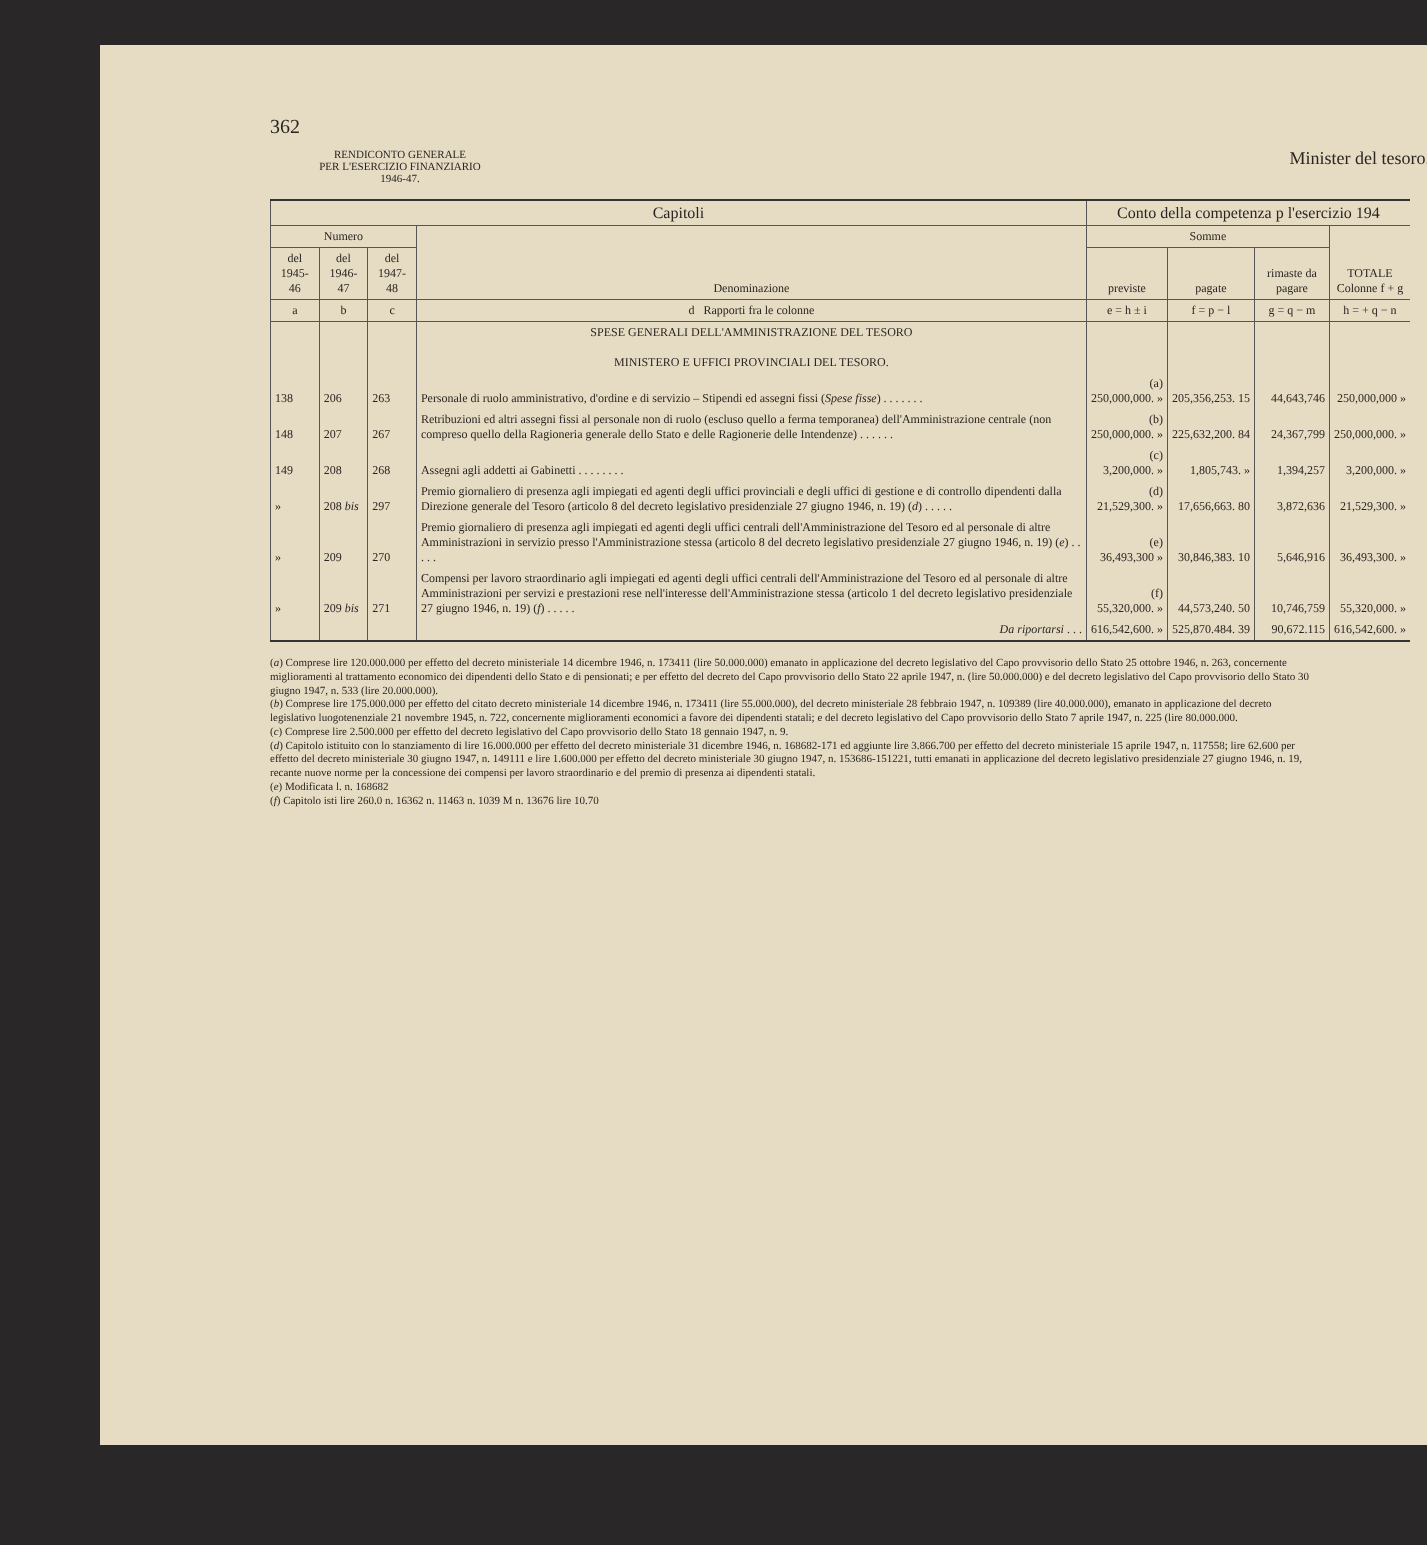362
RENDICONTO GENERALE
PER L'ESERCIZIO FINANZIARIO
1946-47.
Minister del tesoro.
| Capitoli | | | | Conto della competenza p l'esercizio 194 | | | |
| --- | --- | --- | --- | --- | --- | --- | --- |
| Numero | | | Denominazione | Somme | | | TOTALE Colonne f + g |
| del 1945-46 | del 1946-47 | del 1947-48 | | previste | pagate | rimaste da pagare | |
| a | b | c | d Rapporti fra le colonne | e = h ± i | f = p − l | g = q − m | h = + q − n |
| | | | SPESE GENERALI DELL'AMMINISTRAZIONE DEL TESORO MINISTERO E UFFICI PROVINCIALI DEL TESORO. | | | | |
| 138 | 206 | 263 | Personale di ruolo amministrativo, d'ordine e di servizio – Stipendi ed assegni fissi ( Spese fisse ) . . . . . . . | (a) 250,000,000. » | 205,356,253. 15 | 44,643,746 | 250,000,000 » |
| 148 | 207 | 267 | Retribuzioni ed altri assegni fissi al personale non di ruolo (escluso quello a ferma temporanea) dell'Amministrazione centrale (non compreso quello della Ragioneria generale dello Stato e delle Ragionerie delle Intendenze) . . . . . . | (b) 250,000,000. » | 225,632,200. 84 | 24,367,799 | 250,000,000. » |
| 149 | 208 | 268 | Assegni agli addetti ai Gabinetti . . . . . . . . | (c) 3,200,000. » | 1,805,743. » | 1,394,257 | 3,200,000. » |
| » | 208 bis | 297 | Premio giornaliero di presenza agli impiegati ed agenti degli uffici provinciali e degli uffici di gestione e di controllo dipendenti dalla Direzione generale del Tesoro (articolo 8 del decreto legislativo presidenziale 27 giugno 1946, n. 19) ( d ) . . . . . | (d) 21,529,300. » | 17,656,663. 80 | 3,872,636 | 21,529,300. » |
| » | 209 | 270 | Premio giornaliero di presenza agli impiegati ed agenti degli uffici centrali dell'Amministrazione del Tesoro ed al personale di altre Amministrazioni in servizio presso l'Amministrazione stessa (articolo 8 del decreto legislativo presidenziale 27 giugno 1946, n. 19) ( e ) . . . . . | (e) 36,493,300 » | 30,846,383. 10 | 5,646,916 | 36,493,300. » |
| » | 209 bis | 271 | Compensi per lavoro straordinario agli impiegati ed agenti degli uffici centrali dell'Amministrazione del Tesoro ed al personale di altre Amministrazioni per servizi e prestazioni rese nell'interesse dell'Amministrazione stessa (articolo 1 del decreto legislativo presidenziale 27 giugno 1946, n. 19) ( f ) . . . . . | (f) 55,320,000. » | 44,573,240. 50 | 10,746,759 | 55,320,000. » |
| | | | Da riportarsi . . . | 616,542,600. » | 525,870.484. 39 | 90,672.115 | 616,542,600. » |
(a) Comprese lire 120.000.000 per effetto del decreto ministeriale 14 dicembre 1946, n. 173411 (lire 50.000.000) emanato in applicazione del decreto legislativo del Capo provvisorio dello Stato 25 ottobre 1946, n. 263, concernente miglioramenti al trattamento economico dei dipendenti dello Stato e di pensionati; e per effetto del decreto del Capo provvisorio dello Stato 22 aprile 1947, n. (lire 50.000.000) e del decreto legislativo del Capo provvisorio dello Stato 30 giugno 1947, n. 533 (lire 20.000.000).
(b) Comprese lire 175.000.000 per effetto del citato decreto ministeriale 14 dicembre 1946, n. 173411 (lire 55.000.000), del decreto ministeriale 28 febbraio 1947, n. 109389 (lire 40.000.000), emanato in applicazione del decreto legislativo luogotenenziale 21 novembre 1945, n. 722, concernente miglioramenti economici a favore dei dipendenti statali; e del decreto legislativo del Capo provvisorio dello Stato 7 aprile 1947, n. 225 (lire 80.000.000.
(c) Comprese lire 2.500.000 per effetto del decreto legislativo del Capo provvisorio dello Stato 18 gennaio 1947, n. 9.
(d) Capitolo istituito con lo stanziamento di lire 16.000.000 per effetto del decreto ministeriale 31 dicembre 1946, n. 168682-171 ed aggiunte lire 3.866.700 per effetto del decreto ministeriale 15 aprile 1947, n. 117558; lire 62.600 per effetto del decreto ministeriale 30 giugno 1947, n. 149111 e lire 1.600.000 per effetto del decreto ministeriale 30 giugno 1947, n. 153686-151221, tutti emanati in applicazione del decreto legislativo presidenziale 27 giugno 1946, n. 19, recante nuove norme per la concessione dei compensi per lavoro straordinario e del premio di presenza ai dipendenti statali.
(e) Modificata l. n. 168682
(f) Capitolo isti lire 260.0 n. 16362 n. 11463 n. 1039 M n. 13676 lire 10.70